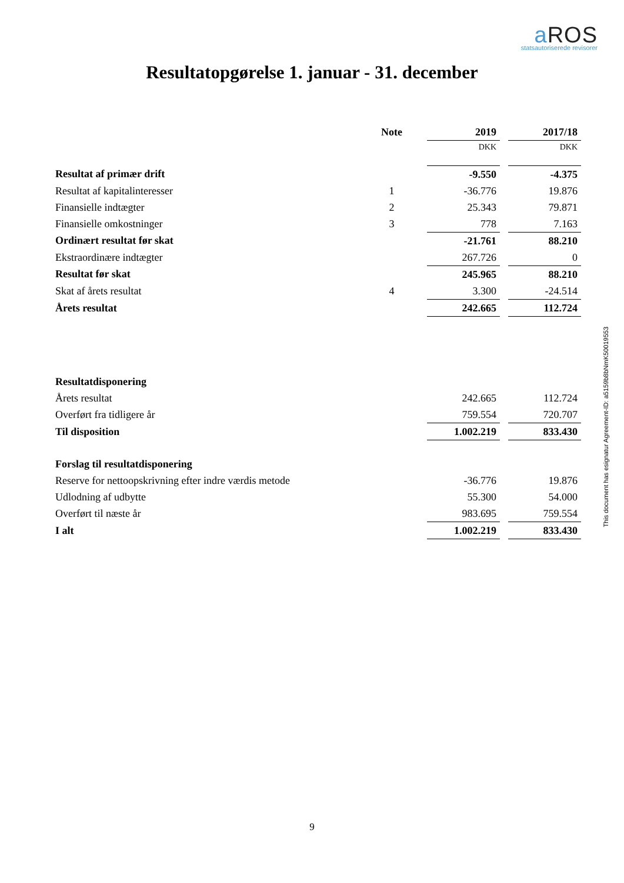a ROS
statsautoriserede revisorer
Resultatopgørelse 1. januar - 31. december
| | Note | 2019 | 2017/18 |
| | | DKK | DKK |
| Resultat af primær drift | | -9.550 | -4.375 |
| Resultat af kapitalinteresser | 1 | -36.776 | 19.876 |
| Finansielle indtægter | 2 | 25.343 | 79.871 |
| Finansielle omkostninger | 3 | 778 | 7.163 |
| Ordinært resultat før skat | | -21.761 | 88.210 |
| Ekstraordinære indtægter | | 267.726 | 0 |
| Resultat før skat | | 245.965 | 88.210 |
| Skat af årets resultat | 4 | 3.300 | -24.514 |
| Årets resultat | | 242.665 | 112.724 |
| Resultatdisponering | | | |
| Årets resultat | | 242.665 | 112.724 |
| Overført fra tidligere år | | 759.554 | 720.707 |
| Til disposition | | 1.002.219 | 833.430 |
| Forslag til resultatdisponering | | | |
| Reserve for nettoopskrivning efter indre værdis metode | | -36.776 | 19.876 |
| Udlodning af udbytte | | 55.300 | 54.000 |
| Overført til næste år | | 983.695 | 759.554 |
| I alt | | 1.002.219 | 833.430 |
This document has esignatur Agreement-ID: a5159b8bNmK50019553
9